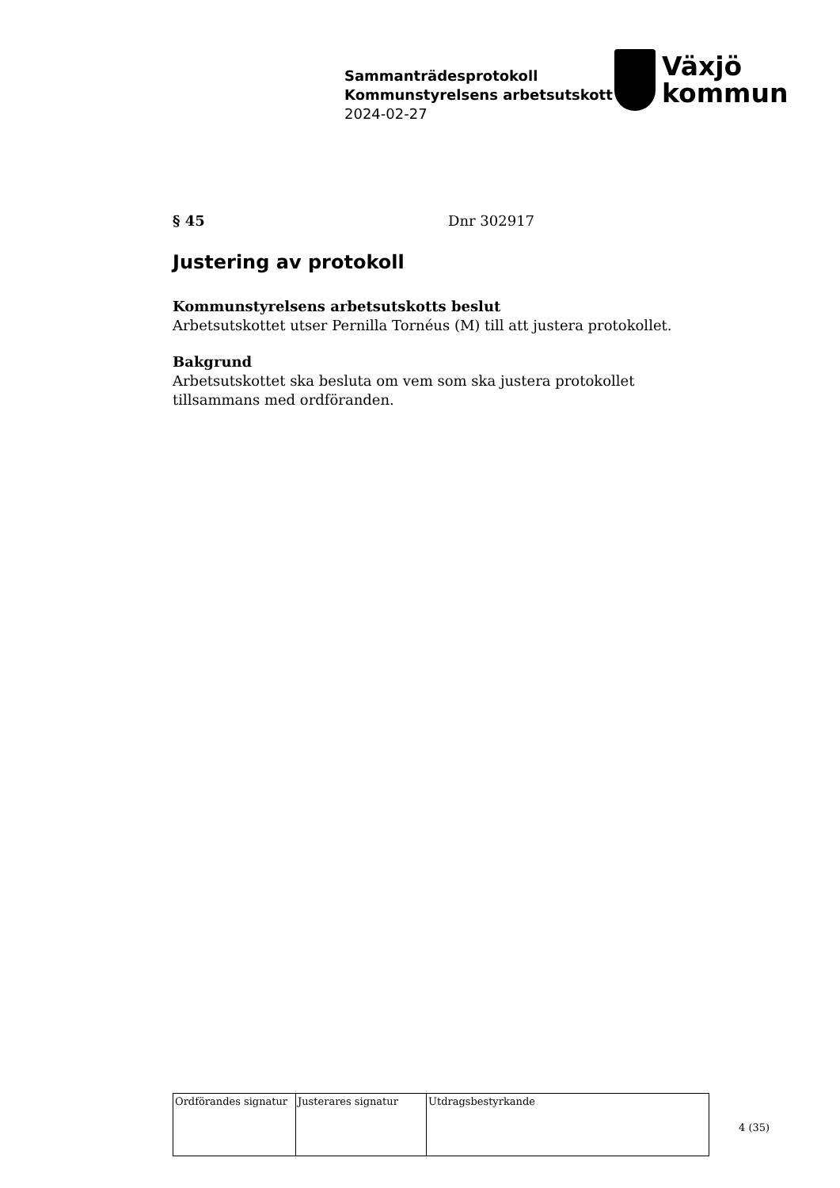Sammanträdesprotokoll
Kommunstyrelsens arbetsutskott
2024-02-27
Växjö
kommun
§ 45 Dnr 302917
Justering av protokoll
Kommunstyrelsens arbetsutskotts beslut
Arbetsutskottet utser Pernilla Tornéus (M) till att justera protokollet.
Bakgrund
Arbetsutskottet ska besluta om vem som ska justera protokollet tillsammans med ordföranden.
| Ordförandes signatur | Justerares signatur | Utdragsbestyrkande |
4 (35)